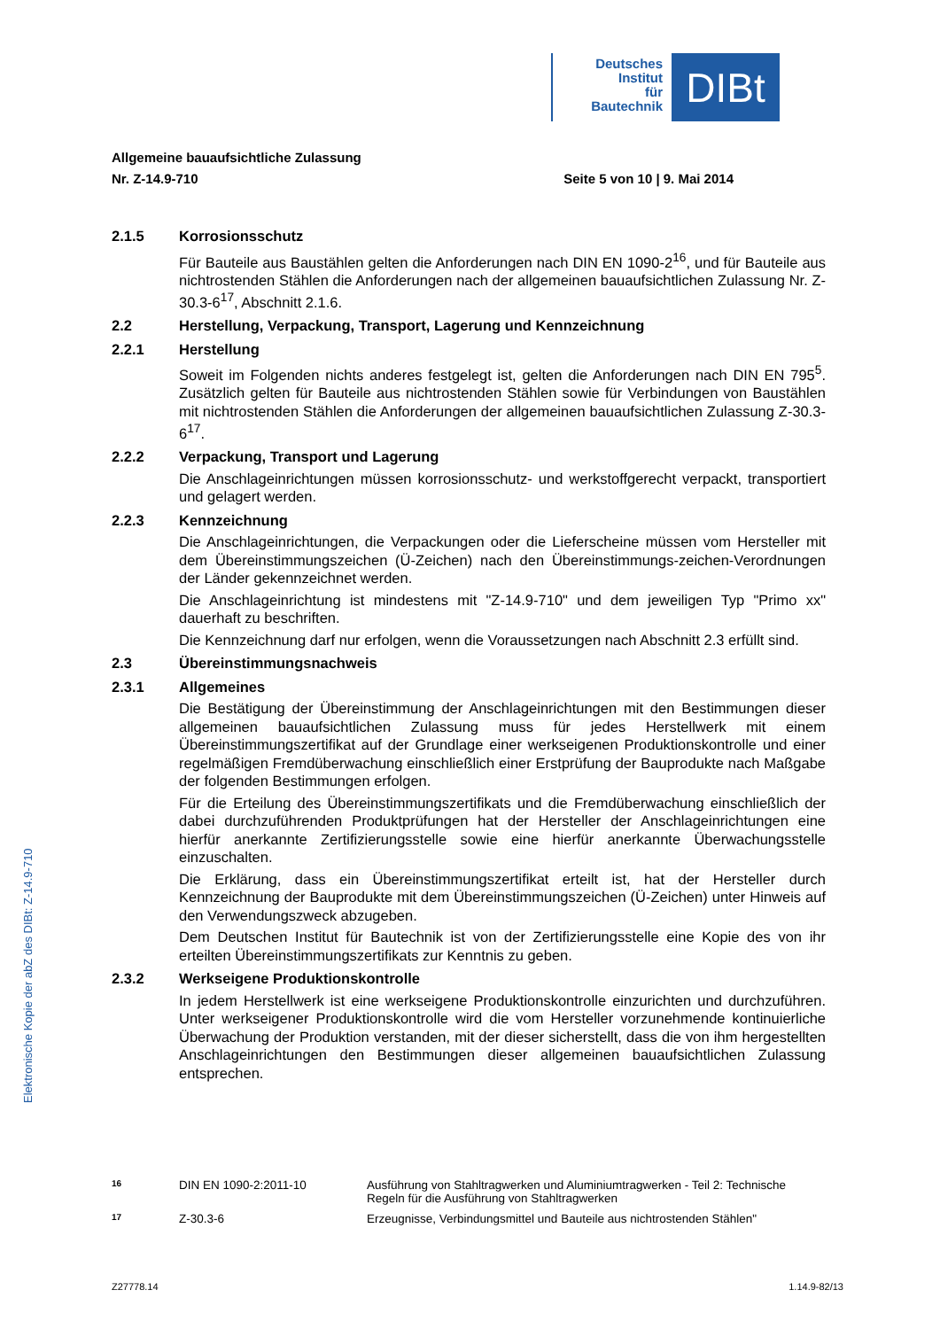Deutsches
Institut
für
Bautechnik
DIBt
Allgemeine bauaufsichtliche Zulassung
Nr. Z-14.9-710 Seite 5 von 10 | 9. Mai 2014
2.1.5 Korrosionsschutz
Für Bauteile aus Baustählen gelten die Anforderungen nach DIN EN 1090-2<sup>16</sup>, und für Bauteile aus nichtrostenden Stählen die Anforderungen nach der allgemeinen bauaufsichtlichen Zulassung Nr. Z-30.3-6<sup>17</sup>, Abschnitt 2.1.6.
2.2 Herstellung, Verpackung, Transport, Lagerung und Kennzeichnung
2.2.1 Herstellung
Soweit im Folgenden nichts anderes festgelegt ist, gelten die Anforderungen nach DIN EN 795<sup>5</sup>. Zusätzlich gelten für Bauteile aus nichtrostenden Stählen sowie für Verbindungen von Baustählen mit nichtrostenden Stählen die Anforderungen der allgemeinen bauaufsichtlichen Zulassung Z-30.3-6<sup>17</sup>.
2.2.2 Verpackung, Transport und Lagerung
Die Anschlageinrichtungen müssen korrosionsschutz- und werkstoffgerecht verpackt, transportiert und gelagert werden.
2.2.3 Kennzeichnung
Die Anschlageinrichtungen, die Verpackungen oder die Lieferscheine müssen vom Hersteller mit dem Übereinstimmungszeichen (Ü-Zeichen) nach den Übereinstimmungs-zeichen-Verordnungen der Länder gekennzeichnet werden.
Die Anschlageinrichtung ist mindestens mit "Z-14.9-710" und dem jeweiligen Typ "Primo xx" dauerhaft zu beschriften.
Die Kennzeichnung darf nur erfolgen, wenn die Voraussetzungen nach Abschnitt 2.3 erfüllt sind.
2.3 Übereinstimmungsnachweis
2.3.1 Allgemeines
Die Bestätigung der Übereinstimmung der Anschlageinrichtungen mit den Bestimmungen dieser allgemeinen bauaufsichtlichen Zulassung muss für jedes Herstellwerk mit einem Übereinstimmungszertifikat auf der Grundlage einer werkseigenen Produktionskontrolle und einer regelmäßigen Fremdüberwachung einschließlich einer Erstprüfung der Bauprodukte nach Maßgabe der folgenden Bestimmungen erfolgen.
Für die Erteilung des Übereinstimmungszertifikats und die Fremdüberwachung einschließlich der dabei durchzuführenden Produktprüfungen hat der Hersteller der Anschlageinrichtungen eine hierfür anerkannte Zertifizierungsstelle sowie eine hierfür anerkannte Überwachungsstelle einzuschalten.
Die Erklärung, dass ein Übereinstimmungszertifikat erteilt ist, hat der Hersteller durch Kennzeichnung der Bauprodukte mit dem Übereinstimmungszeichen (Ü-Zeichen) unter Hinweis auf den Verwendungszweck abzugeben.
Dem Deutschen Institut für Bautechnik ist von der Zertifizierungsstelle eine Kopie des von ihr erteilten Übereinstimmungszertifikats zur Kenntnis zu geben.
2.3.2 Werkseigene Produktionskontrolle
In jedem Herstellwerk ist eine werkseigene Produktionskontrolle einzurichten und durchzuführen. Unter werkseigener Produktionskontrolle wird die vom Hersteller vorzunehmende kontinuierliche Überwachung der Produktion verstanden, mit der dieser sicherstellt, dass die von ihm hergestellten Anschlageinrichtungen den Bestimmungen dieser allgemeinen bauaufsichtlichen Zulassung entsprechen.
Elektronische Kopie der abZ des DIBt: Z-14.9-710
<sup>16</sup> DIN EN 1090-2:2011-10 Ausführung von Stahltragwerken und Aluminiumtragwerken - Teil 2: Technische Regeln für die Ausführung von Stahltragwerken
<sup>17</sup> Z-30.3-6 Erzeugnisse, Verbindungsmittel und Bauteile aus nichtrostenden Stählen"
Z27778.14 1.14.9-82/13